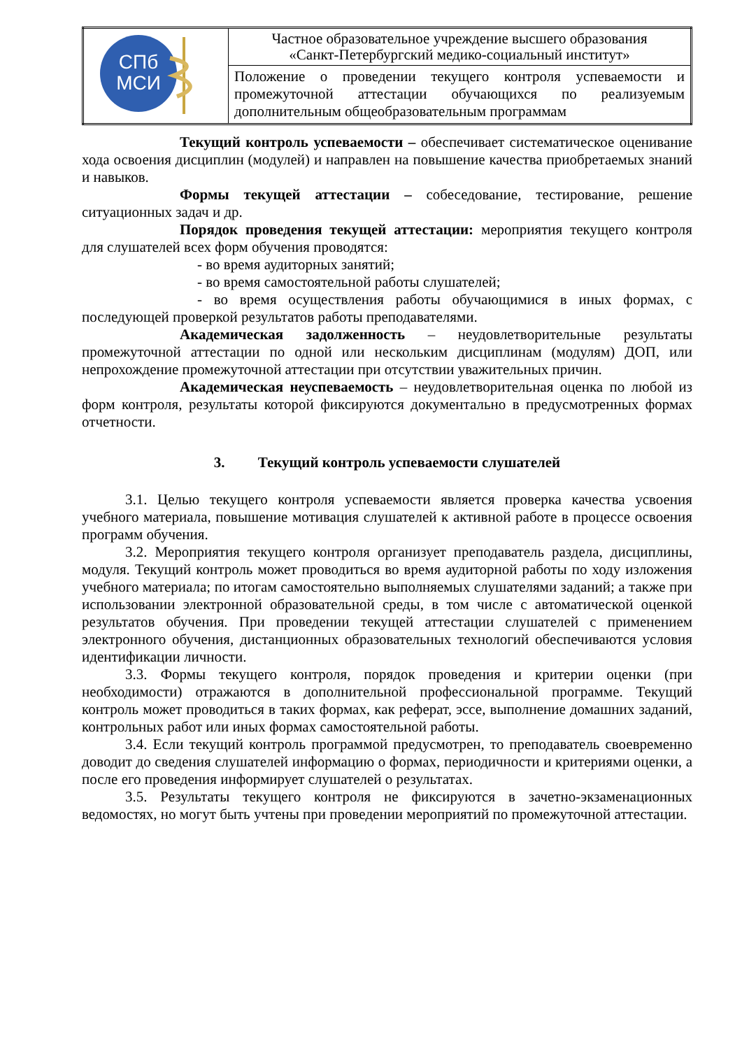| СПб МСИ | Частное образовательное учреждение высшего образования «Санкт-Петербургский медико-социальный институт» |
| | Положение о проведении текущего контроля успеваемости и промежуточной аттестации обучающихся по реализуемым дополнительным общеобразовательным программам |
Текущий контроль успеваемости – обеспечивает систематическое оценивание хода освоения дисциплин (модулей) и направлен на повышение качества приобретаемых знаний и навыков.
Формы текущей аттестации – собеседование, тестирование, решение ситуационных задач и др.
Порядок проведения текущей аттестации: мероприятия текущего контроля для слушателей всех форм обучения проводятся:
- во время аудиторных занятий;
- во время самостоятельной работы слушателей;
- во время осуществления работы обучающимися в иных формах, с последующей проверкой результатов работы преподавателями.
Академическая задолженность – неудовлетворительные результаты промежуточной аттестации по одной или нескольким дисциплинам (модулям) ДОП, или непрохождение промежуточной аттестации при отсутствии уважительных причин.
Академическая неуспеваемость – неудовлетворительная оценка по любой из форм контроля, результаты которой фиксируются документально в предусмотренных формах отчетности.
3. Текущий контроль успеваемости слушателей
3.1. Целью текущего контроля успеваемости является проверка качества усвоения учебного материала, повышение мотивация слушателей к активной работе в процессе освоения программ обучения.
3.2. Мероприятия текущего контроля организует преподаватель раздела, дисциплины, модуля. Текущий контроль может проводиться во время аудиторной работы по ходу изложения учебного материала; по итогам самостоятельно выполняемых слушателями заданий; а также при использовании электронной образовательной среды, в том числе с автоматической оценкой результатов обучения. При проведении текущей аттестации слушателей с применением электронного обучения, дистанционных образовательных технологий обеспечиваются условия идентификации личности.
3.3. Формы текущего контроля, порядок проведения и критерии оценки (при необходимости) отражаются в дополнительной профессиональной программе. Текущий контроль может проводиться в таких формах, как реферат, эссе, выполнение домашних заданий, контрольных работ или иных формах самостоятельной работы.
3.4. Если текущий контроль программой предусмотрен, то преподаватель своевременно доводит до сведения слушателей информацию о формах, периодичности и критериями оценки, а после его проведения информирует слушателей о результатах.
3.5. Результаты текущего контроля не фиксируются в зачетно-экзаменационных ведомостях, но могут быть учтены при проведении мероприятий по промежуточной аттестации.